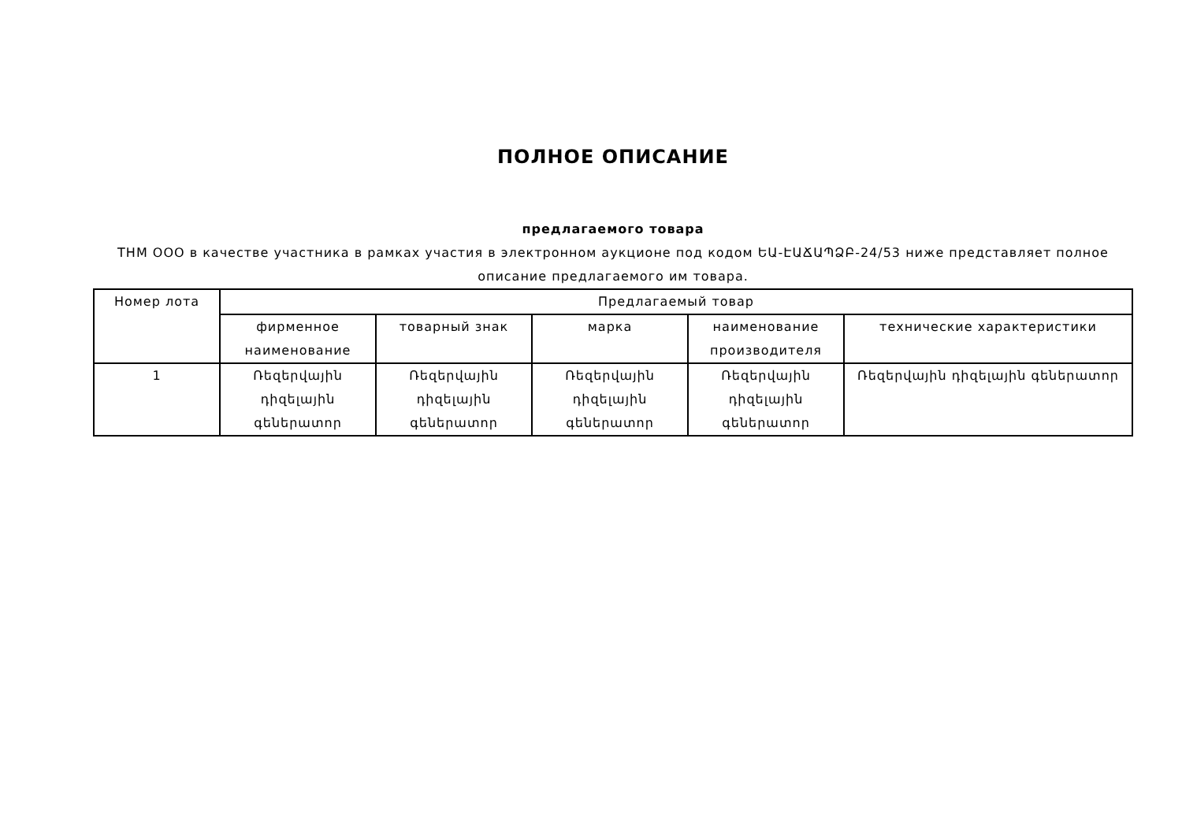ПОЛНОЕ ОПИСАНИЕ
предлагаемого товара
ТНМ ООО в качестве участника в рамках участия в электронном аукционе под кодом ԵԱ-ԷԱՃԱՊՁԲ-24/53 ниже представляет полное описание предлагаемого им товара.
| Номер лота | Предлагаемый товар | | | | |
| --- | --- | --- | --- | --- | --- |
| | фирменное наименование | товарный знак | марка | наименование производителя | технические характеристики |
| 1 | Ռեզերվային դիզելային գեներատոր | Ռեզերվային դիզելային գեներատոր | Ռեզերվային դիզելային գեներատոր | Ռեզերվային դիզելային գեներատոր | Ռեզերվային դիզելային գեներատոր |